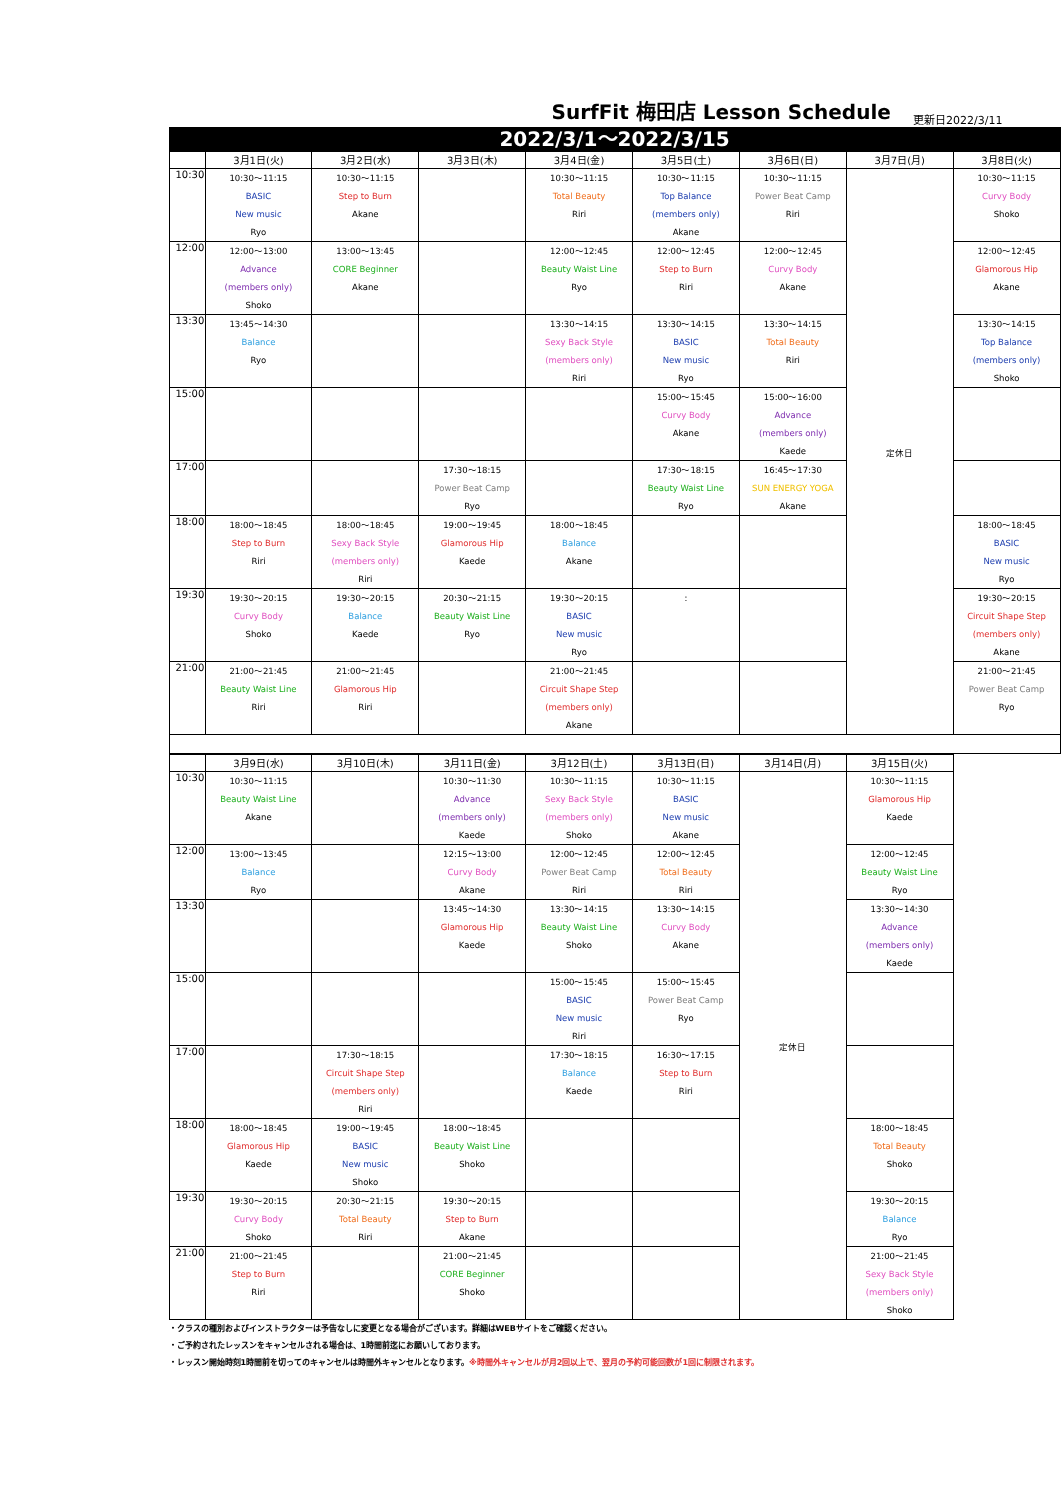SurfFit 梅田店 Lesson Schedule
更新日2022/3/11
2022/3/1～2022/3/15
| | 3月1日(火) | 3月2日(水) | 3月3日(木) | 3月4日(金) | 3月5日(土) | 3月6日(日) | 3月7日(月) | 3月8日(火) |
| --- | --- | --- | --- | --- | --- | --- | --- | --- |
| 10:30 | 10:30～11:15 BASIC New music Ryo | 10:30～11:15 Step to Burn Akane | | 10:30～11:15 Total Beauty Riri | 10:30～11:15 Top Balance (members only) Akane | 10:30～11:15 Power Beat Camp Riri | 定休日 | 10:30～11:15 Curvy Body Shoko |
| 12:00 | 12:00～13:00 Advance (members only) Shoko | 13:00～13:45 CORE Beginner Akane | | 12:00～12:45 Beauty Waist Line Ryo | 12:00～12:45 Step to Burn Riri | 12:00～12:45 Curvy Body Akane | | 12:00～12:45 Glamorous Hip Akane |
| 13:30 | 13:45～14:30 Balance Ryo | | | 13:30～14:15 Sexy Back Style (members only) Riri | 13:30～14:15 BASIC New music Ryo | 13:30～14:15 Total Beauty Riri | | 13:30～14:15 Top Balance (members only) Shoko |
| 15:00 | | | | | 15:00～15:45 Curvy Body Akane | 15:00～16:00 Advance (members only) Kaede | | |
| 17:00 | | | 17:30～18:15 Power Beat Camp Ryo | | 17:30～18:15 Beauty Waist Line Ryo | 16:45～17:30 SUN ENERGY YOGA Akane | | |
| 18:00 | 18:00～18:45 Step to Burn Riri | 18:00～18:45 Sexy Back Style (members only) Riri | 19:00～19:45 Glamorous Hip Kaede | 18:00～18:45 Balance Akane | | | | 18:00～18:45 BASIC New music Ryo |
| 19:30 | 19:30～20:15 Curvy Body Shoko | 19:30～20:15 Balance Kaede | 20:30～21:15 Beauty Waist Line Ryo | 19:30～20:15 BASIC New music Ryo | : | | | 19:30～20:15 Circuit Shape Step (members only) Akane |
| 21:00 | 21:00～21:45 Beauty Waist Line Riri | 21:00～21:45 Glamorous Hip Riri | | 21:00～21:45 Circuit Shape Step (members only) Akane | | | | 21:00～21:45 Power Beat Camp Ryo |
| | 3月9日(水) | 3月10日(木) | 3月11日(金) | 3月12日(土) | 3月13日(日) | 3月14日(月) | 3月15日(火) |
| --- | --- | --- | --- | --- | --- | --- | --- |
| 10:30 | 10:30～11:15 Beauty Waist Line Akane | | 10:30～11:30 Advance (members only) Kaede | 10:30～11:15 Sexy Back Style (members only) Shoko | 10:30～11:15 BASIC New music Akane | 定休日 | 10:30～11:15 Glamorous Hip Kaede |
| 12:00 | 13:00～13:45 Balance Ryo | | 12:15～13:00 Curvy Body Akane | 12:00～12:45 Power Beat Camp Riri | 12:00～12:45 Total Beauty Riri | | 12:00～12:45 Beauty Waist Line Ryo |
| 13:30 | | | 13:45～14:30 Glamorous Hip Kaede | 13:30～14:15 Beauty Waist Line Shoko | 13:30～14:15 Curvy Body Akane | | 13:30～14:30 Advance (members only) Kaede |
| 15:00 | | | | 15:00～15:45 BASIC New music Riri | 15:00～15:45 Power Beat Camp Ryo | | |
| 17:00 | | 17:30～18:15 Circuit Shape Step (members only) Riri | | 17:30～18:15 Balance Kaede | 16:30～17:15 Step to Burn Riri | | |
| 18:00 | 18:00～18:45 Glamorous Hip Kaede | 19:00～19:45 BASIC New music Shoko | 18:00～18:45 Beauty Waist Line Shoko | | | | 18:00～18:45 Total Beauty Shoko |
| 19:30 | 19:30～20:15 Curvy Body Shoko | 20:30～21:15 Total Beauty Riri | 19:30～20:15 Step to Burn Akane | | | | 19:30～20:15 Balance Ryo |
| 21:00 | 21:00～21:45 Step to Burn Riri | | 21:00～21:45 CORE Beginner Shoko | | | | 21:00～21:45 Sexy Back Style (members only) Shoko |
・クラスの種別およびインストラクターは予告なしに変更となる場合がございます。詳細はWEBサイトをご確認ください。
・ご予約されたレッスンをキャンセルされる場合は、1時間前迄にお願いしております。
・レッスン開始時刻1時間前を切ってのキャンセルは時間外キャンセルとなります。※時間外キャンセルが月2回以上で、翌月の予約可能回数が1回に制限されます。